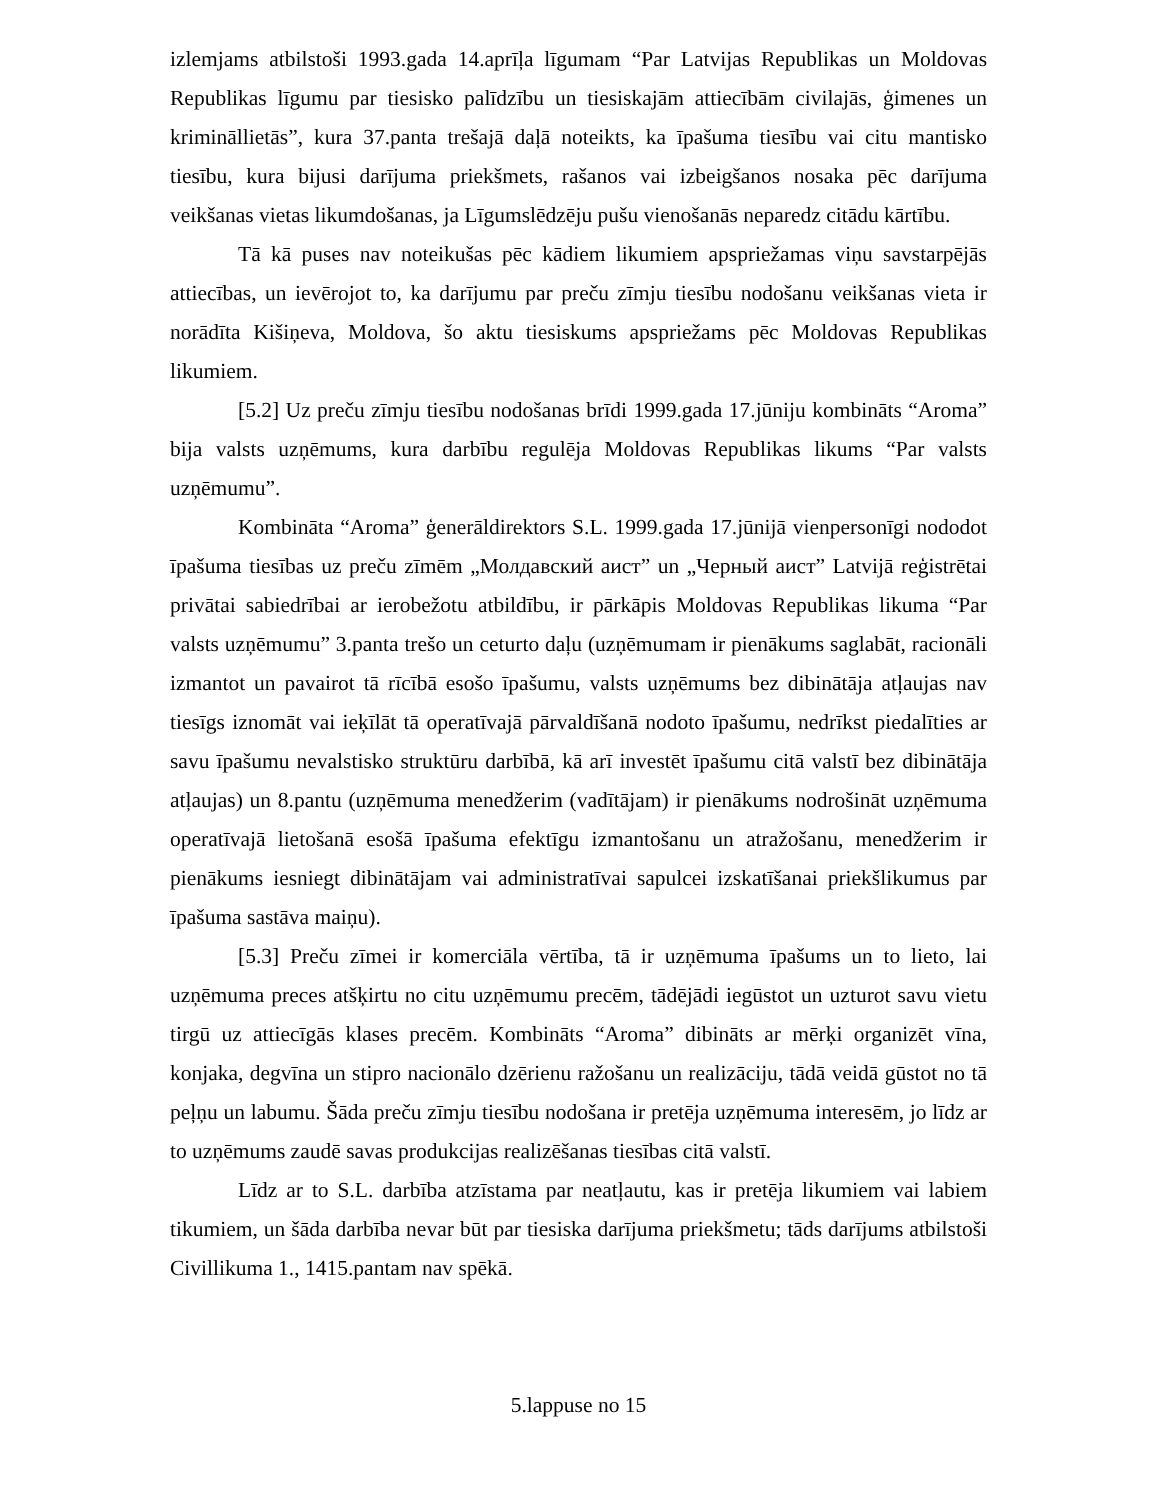izlemjams atbilstoši 1993.gada 14.aprīļa līgumam “Par Latvijas Republikas un Moldovas Republikas līgumu par tiesisko palīdzību un tiesiskajām attiecībām civilajās, ģimenes un krimināllietās”, kura 37.panta trešajā daļā noteikts, ka īpašuma tiesību vai citu mantisko tiesību, kura bijusi darījuma priekšmets, rašanos vai izbeigšanos nosaka pēc darījuma veikšanas vietas likumdošanas, ja Līgumslēdzēju pušu vienošanās neparedz citādu kārtību.
Tā kā puses nav noteikušas pēc kādiem likumiem apspriežamas viņu savstarpējās attiecības, un ievērojot to, ka darījumu par preču zīmju tiesību nodošanu veikšanas vieta ir norādīta Kišiņeva, Moldova, šo aktu tiesiskums apspriežams pēc Moldovas Republikas likumiem.
[5.2] Uz preču zīmju tiesību nodošanas brīdi 1999.gada 17.jūniju kombināts “Aroma” bija valsts uzņēmums, kura darbību regulēja Moldovas Republikas likums “Par valsts uzņēmumu”.
Kombināta “Aroma” ģenerāldirektors S.L. 1999.gada 17.jūnijā vienpersonīgi nododot īpašuma tiesības uz preču zīmēm „Молдавский аист” un „Черный аист” Latvijā reģistrētai privātai sabiedrībai ar ierobežotu atbildību, ir pārkāpis Moldovas Republikas likuma “Par valsts uzņēmumu” 3.panta trešo un ceturto daļu (uzņēmumam ir pienākums saglabāt, racionāli izmantot un pavairot tā rīcībā esošo īpašumu, valsts uzņēmums bez dibinātāja atļaujas nav tiesīgs iznomāt vai ieķīlāt tā operatīvajā pārvaldīšanā nodoto īpašumu, nedrīkst piedalīties ar savu īpašumu nevalstisko struktūru darbībā, kā arī investēt īpašumu citā valstī bez dibinātāja atļaujas) un 8.pantu (uzņēmuma menedžerim (vadītājam) ir pienākums nodrošināt uzņēmuma operatīvajā lietošanā esošā īpašuma efektīgu izmantošanu un atražošanu, menedžerim ir pienākums iesniegt dibinātājam vai administratīvai sapulcei izskatīšanai priekšlikumus par īpašuma sastāva maiņu).
[5.3] Preču zīmei ir komerciāla vērtība, tā ir uzņēmuma īpašums un to lieto, lai uzņēmuma preces atšķirtu no citu uzņēmumu precēm, tādējādi iegūstot un uzturot savu vietu tirgū uz attiecīgās klases precēm. Kombināts “Aroma” dibināts ar mērķi organizēt vīna, konjaka, degvīna un stipro nacionālo dzērienu ražošanu un realizāciju, tādā veidā gūstot no tā peļņu un labumu. Šāda preču zīmju tiesību nodošana ir pretēja uzņēmuma interesēm, jo līdz ar to uzņēmums zaudē savas produkcijas realizēšanas tiesības citā valstī.
Līdz ar to S.L. darbība atzīstama par neatļautu, kas ir pretēja likumiem vai labiem tikumiem, un šāda darbība nevar būt par tiesiska darījuma priekšmetu; tāds darījums atbilstoši Civillikuma 1., 1415.pantam nav spēkā.
5.lappuse no 15